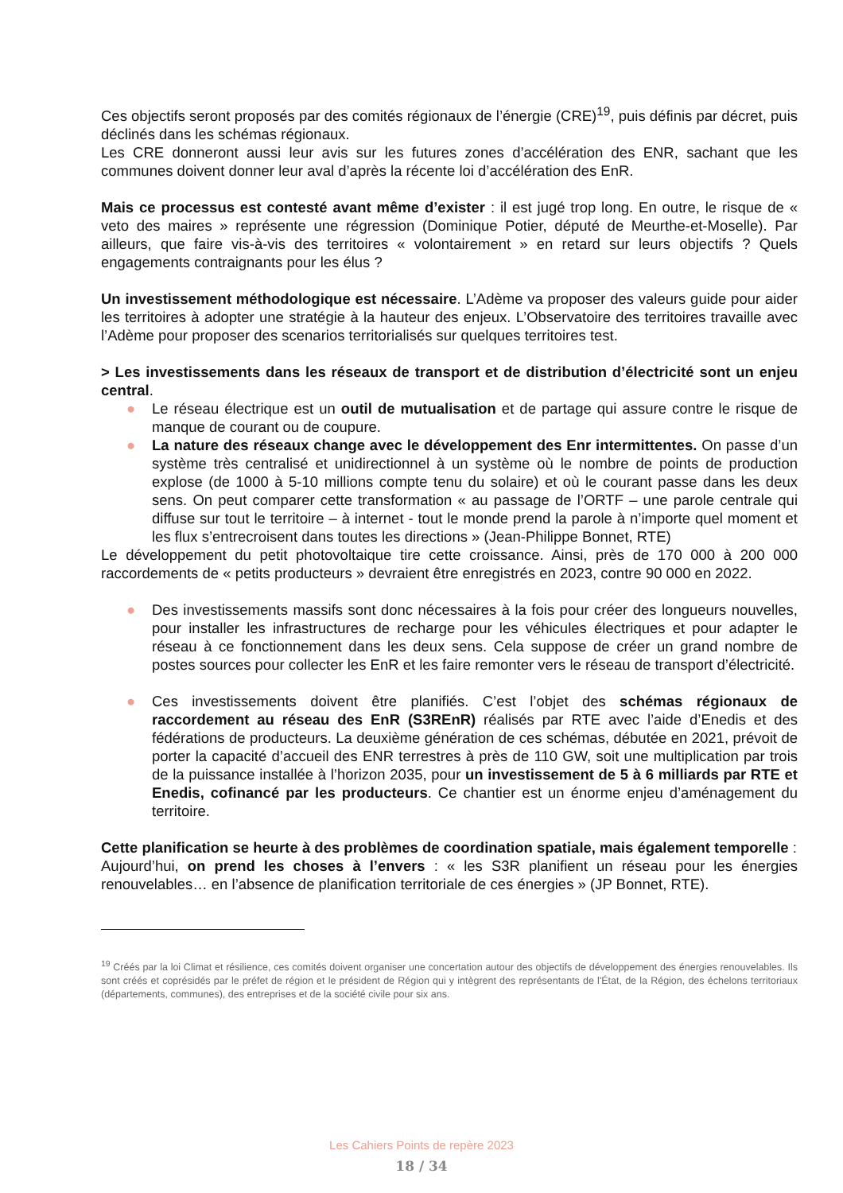Ces objectifs seront proposés par des comités régionaux de l’énergie (CRE)<sup>19</sup>, puis définis par décret, puis déclinés dans les schémas régionaux.
Les CRE donneront aussi leur avis sur les futures zones d’accélération des ENR, sachant que les communes doivent donner leur aval d’après la récente loi d’accélération des EnR.
Mais ce processus est contesté avant même d’exister : il est jugé trop long. En outre, le risque de « veto des maires » représente une régression (Dominique Potier, député de Meurthe-et-Moselle). Par ailleurs, que faire vis-à-vis des territoires « volontairement » en retard sur leurs objectifs ? Quels engagements contraignants pour les élus ?
Un investissement méthodologique est nécessaire. L’Adème va proposer des valeurs guide pour aider les territoires à adopter une stratégie à la hauteur des enjeux. L’Observatoire des territoires travaille avec l’Adème pour proposer des scenarios territorialisés sur quelques territoires test.
> Les investissements dans les réseaux de transport et de distribution d’électricité sont un enjeu central.
● Le réseau électrique est un outil de mutualisation et de partage qui assure contre le risque de manque de courant ou de coupure.
● La nature des réseaux change avec le développement des Enr intermittentes. On passe d’un système très centralisé et unidirectionnel à un système où le nombre de points de production explose (de 1000 à 5-10 millions compte tenu du solaire) et où le courant passe dans les deux sens. On peut comparer cette transformation « au passage de l’ORTF – une parole centrale qui diffuse sur tout le territoire – à internet - tout le monde prend la parole à n’importe quel moment et les flux s’entrecroisent dans toutes les directions » (Jean-Philippe Bonnet, RTE)
Le développement du petit photovoltaique tire cette croissance. Ainsi, près de 170 000 à 200 000 raccordements de « petits producteurs » devraient être enregistrés en 2023, contre 90 000 en 2022.
● Des investissements massifs sont donc nécessaires à la fois pour créer des longueurs nouvelles, pour installer les infrastructures de recharge pour les véhicules électriques et pour adapter le réseau à ce fonctionnement dans les deux sens. Cela suppose de créer un grand nombre de postes sources pour collecter les EnR et les faire remonter vers le réseau de transport d’électricité.
● Ces investissements doivent être planifiés. C’est l’objet des schémas régionaux de raccordement au réseau des EnR (S3REnR) réalisés par RTE avec l’aide d’Enedis et des fédérations de producteurs. La deuxième génération de ces schémas, débutée en 2021, prévoit de porter la capacité d’accueil des ENR terrestres à près de 110 GW, soit une multiplication par trois de la puissance installée à l’horizon 2035, pour un investissement de 5 à 6 milliards par RTE et Enedis, cofinancé par les producteurs. Ce chantier est un énorme enjeu d’aménagement du territoire.
Cette planification se heurte à des problèmes de coordination spatiale, mais également temporelle :
Aujourd’hui, on prend les choses à l’envers : « les S3R planifient un réseau pour les énergies renouvelables… en l’absence de planification territoriale de ces énergies » (JP Bonnet, RTE).
<sup>19</sup> Créés par la loi Climat et résilience, ces comités doivent organiser une concertation autour des objectifs de développement des énergies renouvelables. Ils sont créés et coprésidés par le préfet de région et le président de Région qui y intègrent des représentants de l'État, de la Région, des échelons territoriaux (départements, communes), des entreprises et de la société civile pour six ans.
Les Cahiers Points de repère 2023
18 / 34